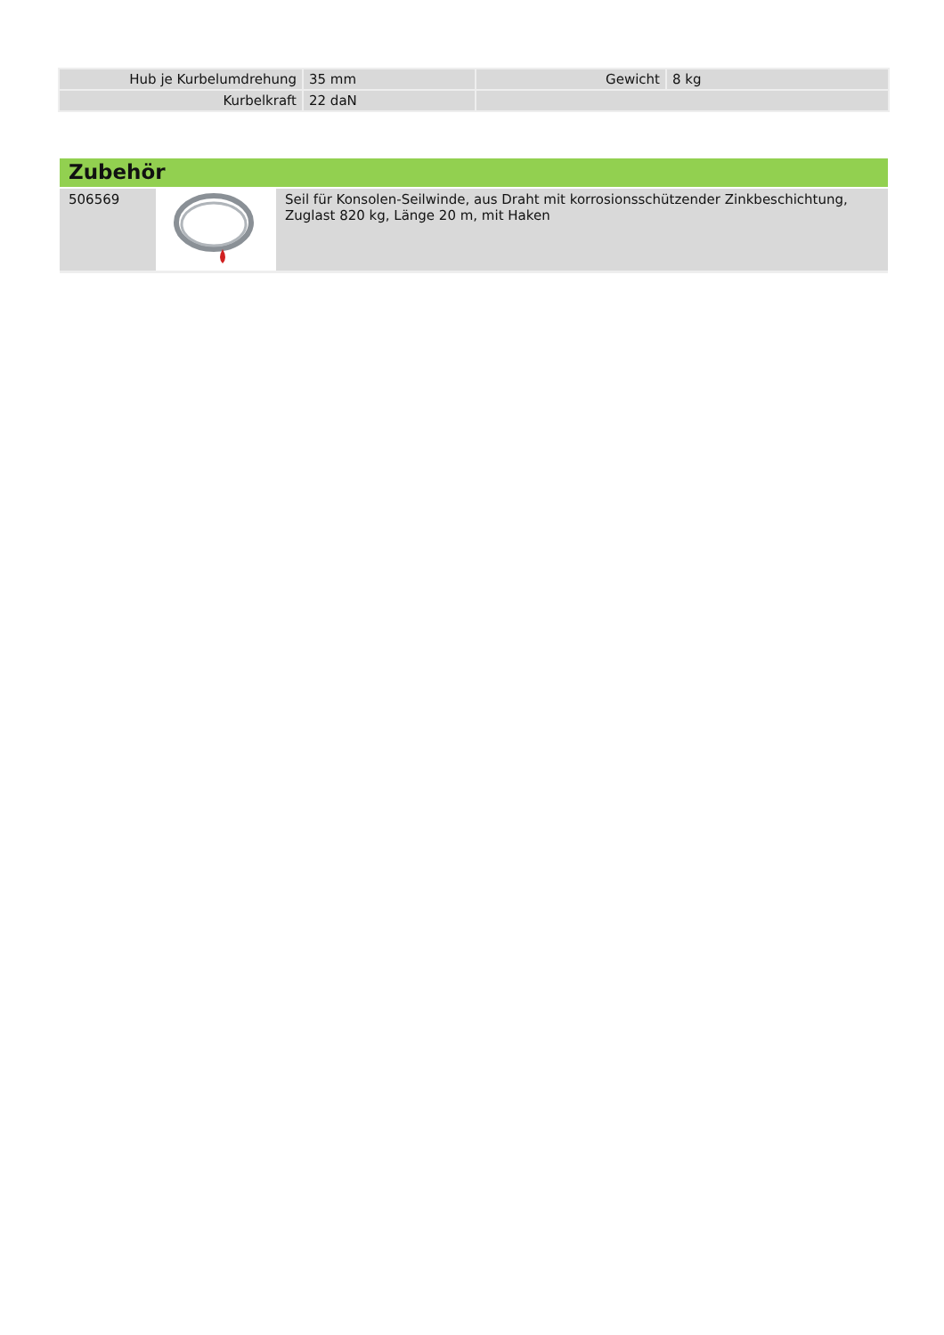| Hub je Kurbelumdrehung | 35 mm | Gewicht | 8 kg |
| Kurbelkraft | 22 daN | | |
Zubehör
| 506569 | | Seil für Konsolen-Seilwinde, aus Draht mit korrosionsschützender Zinkbeschichtung, Zuglast 820 kg, Länge 20 m, mit Haken |